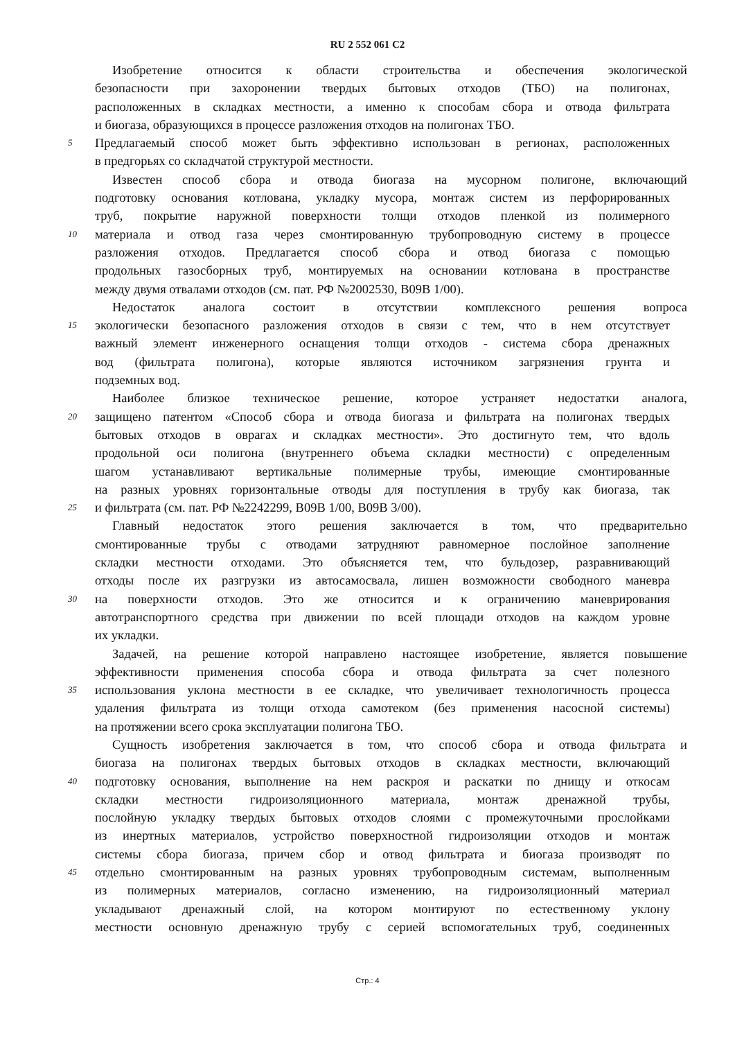RU 2 552 061 C2
Изобретение относится к области строительства и обеспечения экологической
безопасности при захоронении твердых бытовых отходов (ТБО) на полигонах,
расположенных в складках местности, а именно к способам сбора и отвода фильтрата
и биогаза, образующихся в процессе разложения отходов на полигонах ТБО.
5 Предлагаемый способ может быть эффективно использован в регионах, расположенных
в предгорьях со складчатой структурой местности.
Известен способ сбора и отвода биогаза на мусорном полигоне, включающий
подготовку основания котлована, укладку мусора, монтаж систем из перфорированных
труб, покрытие наружной поверхности толщи отходов пленкой из полимерного
10 материала и отвод газа через смонтированную трубопроводную систему в процессе
разложения отходов. Предлагается способ сбора и отвод биогаза с помощью
продольных газосборных труб, монтируемых на основании котлована в пространстве
между двумя отвалами отходов (см. пат. РФ №2002530, B09B 1/00).
Недостаток аналога состоит в отсутствии комплексного решения вопроса
15 экологически безопасного разложения отходов в связи с тем, что в нем отсутствует
важный элемент инженерного оснащения толщи отходов - система сбора дренажных
вод (фильтрата полигона), которые являются источником загрязнения грунта и
подземных вод.
Наиболее близкое техническое решение, которое устраняет недостатки аналога,
20 защищено патентом «Способ сбора и отвода биогаза и фильтрата на полигонах твердых
бытовых отходов в оврагах и складках местности». Это достигнуто тем, что вдоль
продольной оси полигона (внутреннего объема складки местности) с определенным
шагом устанавливают вертикальные полимерные трубы, имеющие смонтированные
на разных уровнях горизонтальные отводы для поступления в трубу как биогаза, так
25 и фильтрата (см. пат. РФ №2242299, B09B 1/00, B09B 3/00).
Главный недостаток этого решения заключается в том, что предварительно
смонтированные трубы с отводами затрудняют равномерное послойное заполнение
складки местности отходами. Это объясняется тем, что бульдозер, разравнивающий
отходы после их разгрузки из автосамосвала, лишен возможности свободного маневра
30 на поверхности отходов. Это же относится и к ограничению маневрирования
автотранспортного средства при движении по всей площади отходов на каждом уровне
их укладки.
Задачей, на решение которой направлено настоящее изобретение, является повышение
эффективности применения способа сбора и отвода фильтрата за счет полезного
35 использования уклона местности в ее складке, что увеличивает технологичность процесса
удаления фильтрата из толщи отхода самотеком (без применения насосной системы)
на протяжении всего срока эксплуатации полигона ТБО.
Сущность изобретения заключается в том, что способ сбора и отвода фильтрата и
биогаза на полигонах твердых бытовых отходов в складках местности, включающий
40 подготовку основания, выполнение на нем раскроя и раскатки по днищу и откосам
складки местности гидроизоляционного материала, монтаж дренажной трубы,
послойную укладку твердых бытовых отходов слоями с промежуточными прослойками
из инертных материалов, устройство поверхностной гидроизоляции отходов и монтаж
системы сбора биогаза, причем сбор и отвод фильтрата и биогаза производят по
45 отдельно смонтированным на разных уровнях трубопроводным системам, выполненным
из полимерных материалов, согласно изменению, на гидроизоляционный материал
укладывают дренажный слой, на котором монтируют по естественному уклону
местности основную дренажную трубу с серией вспомогательных труб, соединенных
Стр.: 4